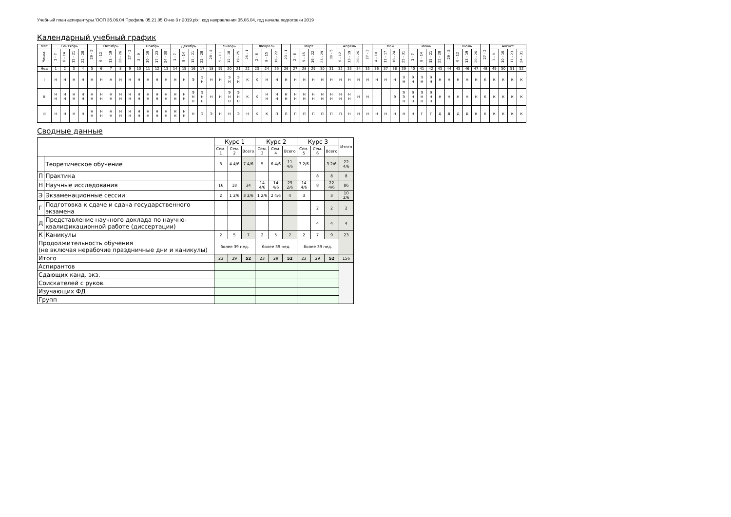Учебный план аспирантуры 'ООП 35.06.04 Профиль 05.21.05 Очно 3 г 2019.plx', код направления 35.06.04, год начала подготовки 2019
Календарный учебный график
| Мес | Сентябрь | | | | 29 - 5 | Октябрь | | | 27 - 2 | Ноябрь | | | | Декабрь | | | | 29 - 4 | Январь | | | 26 - 1 | Февраль | | | 23 - 1 | Март | | | | 30 - 5 | Апрель | | | 27 - 3 | Май | | | | Июнь | | | | 29 - 5 | Июль | | | 27 - 2 | Август | | | |
| --- | --- | --- | --- | --- | --- | --- | --- | --- | --- | --- | --- | --- | --- | --- | --- | --- | --- | --- | --- | --- | --- | --- | --- | --- | --- | --- | --- | --- | --- | --- | --- | --- | --- | --- | --- | --- | --- | --- | --- | --- | --- | --- | --- | --- | --- | --- | --- | --- | --- | --- | --- | --- |
| Числа | 1 - 7 | 8 - 14 | 15 - 21 | 22 - 28 | | 6 - 12 | 13 - 19 | 20 - 26 | | 3 - 9 | 10 - 16 | 17 - 23 | 24 - 30 | 1 - 7 | 8 - 14 | 15 - 21 | 22 - 28 | | 5 - 11 | 12 - 18 | 19 - 25 | | 2 - 8 | 9 - 15 | 16 - 22 | | 2 - 8 | 9 - 15 | 16 - 22 | 23 - 29 | | 6 - 12 | 13 - 19 | 20 - 26 | | 4 - 10 | 11 - 17 | 18 - 24 | 25 - 31 | 1 - 7 | 8 - 14 | 15 - 21 | 22 - 28 | | 6 - 12 | 13 - 19 | 20 - 26 | | 3 - 9 | 10 - 16 | 17 - 23 | 24 - 31 |
| Нед | 1 | 2 | 3 | 4 | 5 | 6 | 7 | 8 | 9 | 10 | 11 | 12 | 13 | 14 | 15 | 16 | 17 | 18 | 19 | 20 | 21 | 22 | 23 | 24 | 25 | 26 | 27 | 28 | 29 | 30 | 31 | 32 | 33 | 34 | 35 | 36 | 37 | 38 | 39 | 40 | 41 | 42 | 43 | 44 | 45 | 46 | 47 | 48 | 49 | 50 | 51 | 52 |
| I | Н | Н | Н | Н | Н | Н | Н | Н | Н | Н | Н | Н | Н | Н | Н | Э | Э Н | Н | Н | Э Н | Э Н | К | К | Н | Н | Н | Н | Н | Н | Н | Н | Н | Н | Н | Н | Н | Н | Н | Э Н | Э Н | Э Н | Э Н | Н | Н | Н | Н | Н | К | К | К | К | К |
| II | Н Н | Н Н | Н Н | Н Н | Н Н | Н Н | Н Н | Н Н | Н Н | Н Н | Н Н | Н Н | Н Н | Н Н | Н Н | Э Н Н | Э Н Н | Н | Н | Э Н Н | Э Н Н | К | К | Н Н | Н Н | Н Н | Н Н | Н Н | Н Н | Н Н | Н Н | Н Н | Н Н | Н | Н | | | Э | Э Э Н | Э Н Н | Э Н Н | Э Н Н | Н | Н | Н | Н | Н | К | К | К | К | К |
| III | Н | Н | Н | Н | Н Н | Н Н | Н Н | Н Н | Н Н | Н Н | Н Н | Н Н | Н Н | Н Н | Н Н | Н | Э | Э | Н | Н | Э | Н | К | К | П | П | П | П | П | П | П | П | Н | Н | Н | Н | Н | Н | Н | Н | Г | Г | Д | Д | Д | Д | К | К | К | К | К | К |
Сводные данные
| | | Курс 1 | | | Курс 2 | | | Курс 3 | | | Итого |
| --- | --- | --- | --- | --- | --- | --- | --- | --- | --- | --- | --- |
| | | Сем. 1 | Сем. 2 | Всего | Сем. 3 | Сем. 4 | Всего | Сем. 5 | Сем. 6 | Всего | |
| | Теоретическое обучение | 3 | 4 4/6 | 7 4/6 | 5 | 6 4/6 | 11 4/6 | 3 2/6 | | 3 2/6 | 22 4/6 |
| П | Практика | | | | | | | | 8 | 8 | 8 |
| Н | Научные исследования | 16 | 18 | 34 | 14 4/6 | 14 4/6 | 29 2/6 | 14 4/6 | 8 | 22 4/6 | 86 |
| Э | Экзаменационные сессии | 2 | 1 2/6 | 3 2/6 | 1 2/6 | 2 4/6 | 4 | 3 | | 3 | 10 2/6 |
| Г | Подготовка к сдаче и сдача государственного экзамена | | | | | | | | 2 | 2 | 2 |
| Д | Представление научного доклада по научно-квалификационной работе (диссертации) | | | | | | | | 4 | 4 | 4 |
| К | Каникулы | 2 | 5 | 7 | 2 | 5 | 7 | 2 | 7 | 9 | 23 |
| Продолжительность обучения (не включая нерабочие праздничные дни и каникулы) | | более 39 нед. | | | более 39 нед. | | | более 39 нед. | | | |
| Итого | | 23 | 29 | 52 | 23 | 29 | 52 | 23 | 29 | 52 | 156 |
| Аспирантов | | | | | | | | | | | |
| Сдающих канд. экз. | | | | | | | | | | | |
| Соискателей с руков. | | | | | | | | | | | |
| Изучающих ФД | | | | | | | | | | | |
| Групп | | | | | | | | | | | |